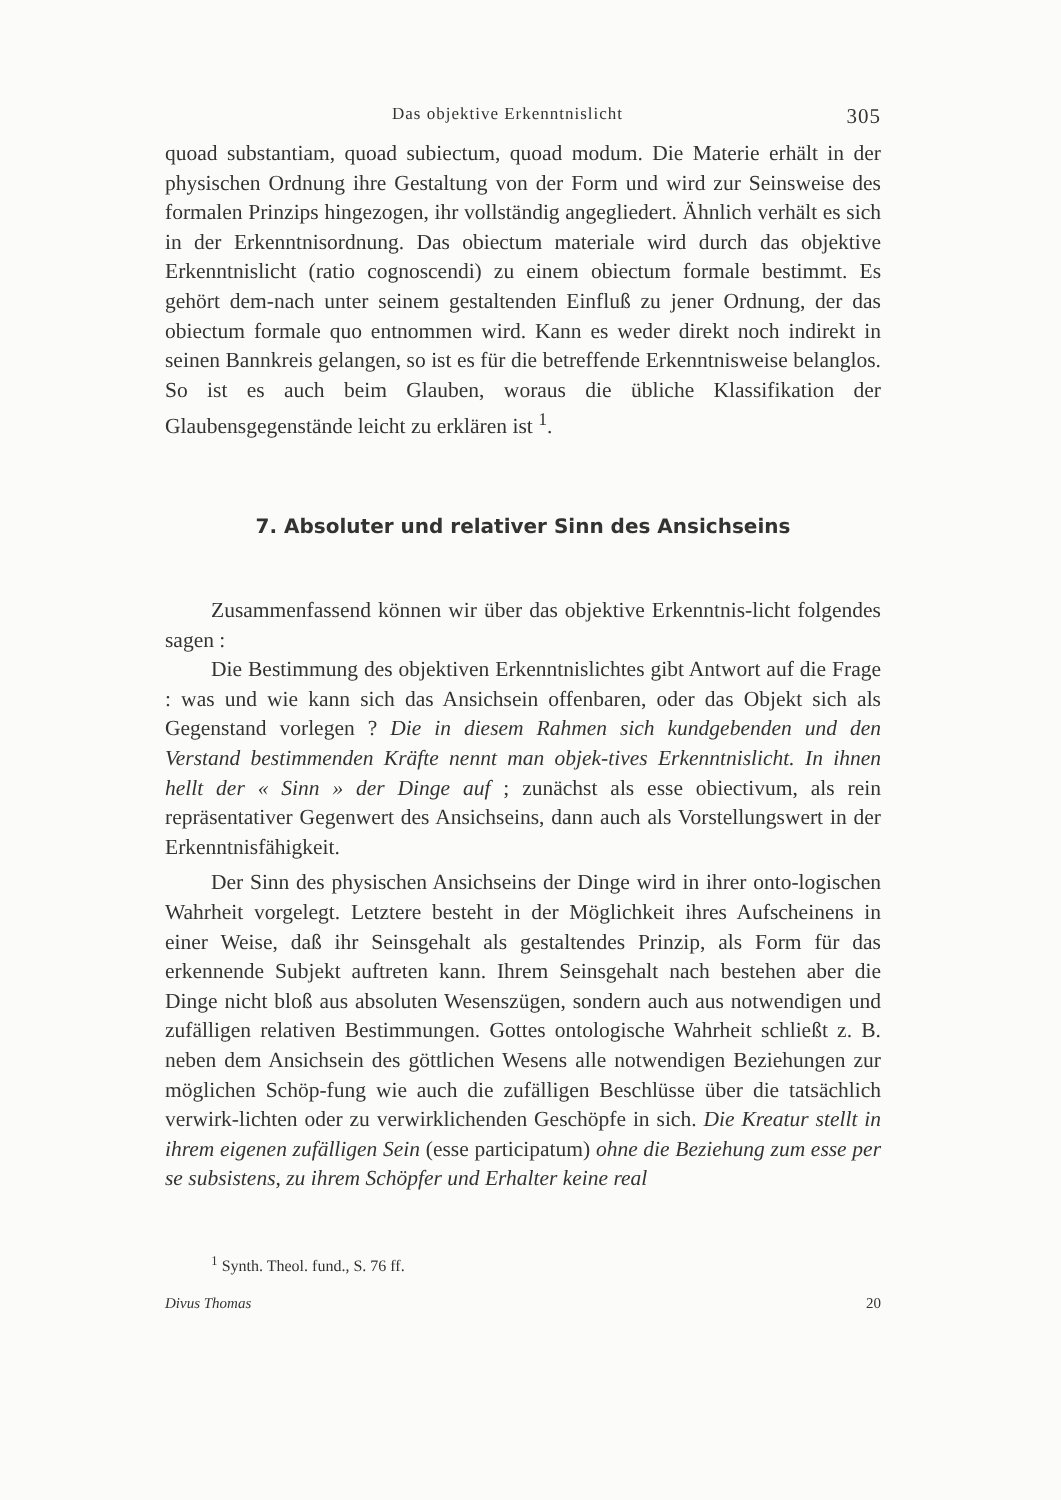Das objektive Erkenntnislicht 305
quoad substantiam, quoad subiectum, quoad modum. Die Materie erhält in der physischen Ordnung ihre Gestaltung von der Form und wird zur Seinsweise des formalen Prinzips hingezogen, ihr vollständig angegliedert. Ähnlich verhält es sich in der Erkenntnisordnung. Das obiectum materiale wird durch das objektive Erkenntnislicht (ratio cognoscendi) zu einem obiectum formale bestimmt. Es gehört dem-nach unter seinem gestaltenden Einfluß zu jener Ordnung, der das obiectum formale quo entnommen wird. Kann es weder direkt noch indirekt in seinen Bannkreis gelangen, so ist es für die betreffende Erkenntnisweise belanglos. So ist es auch beim Glauben, woraus die übliche Klassifikation der Glaubensgegenstände leicht zu erklären ist <sup>1</sup>.
7. Absoluter und relativer Sinn des Ansichseins
Zusammenfassend können wir über das objektive Erkenntnis-licht folgendes sagen :
Die Bestimmung des objektiven Erkenntnislichtes gibt Antwort auf die Frage : was und wie kann sich das Ansichsein offenbaren, oder das Objekt sich als Gegenstand vorlegen ? Die in diesem Rahmen sich kundgebenden und den Verstand bestimmenden Kräfte nennt man objek-tives Erkenntnislicht. In ihnen hellt der « Sinn » der Dinge auf ; zunächst als esse obiectivum, als rein repräsentativer Gegenwert des Ansichseins, dann auch als Vorstellungswert in der Erkenntnisfähigkeit.
Der Sinn des physischen Ansichseins der Dinge wird in ihrer onto-logischen Wahrheit vorgelegt. Letztere besteht in der Möglichkeit ihres Aufscheinens in einer Weise, daß ihr Seinsgehalt als gestaltendes Prinzip, als Form für das erkennende Subjekt auftreten kann. Ihrem Seinsgehalt nach bestehen aber die Dinge nicht bloß aus absoluten Wesenszügen, sondern auch aus notwendigen und zufälligen relativen Bestimmungen. Gottes ontologische Wahrheit schließt z. B. neben dem Ansichsein des göttlichen Wesens alle notwendigen Beziehungen zur möglichen Schöp-fung wie auch die zufälligen Beschlüsse über die tatsächlich verwirk-lichten oder zu verwirklichenden Geschöpfe in sich. Die Kreatur stellt in ihrem eigenen zufälligen Sein (esse participatum) ohne die Beziehung zum esse per se subsistens, zu ihrem Schöpfer und Erhalter keine real
<sup>1</sup> Synth. Theol. fund., S. 76 ff.
Divus Thomas 20